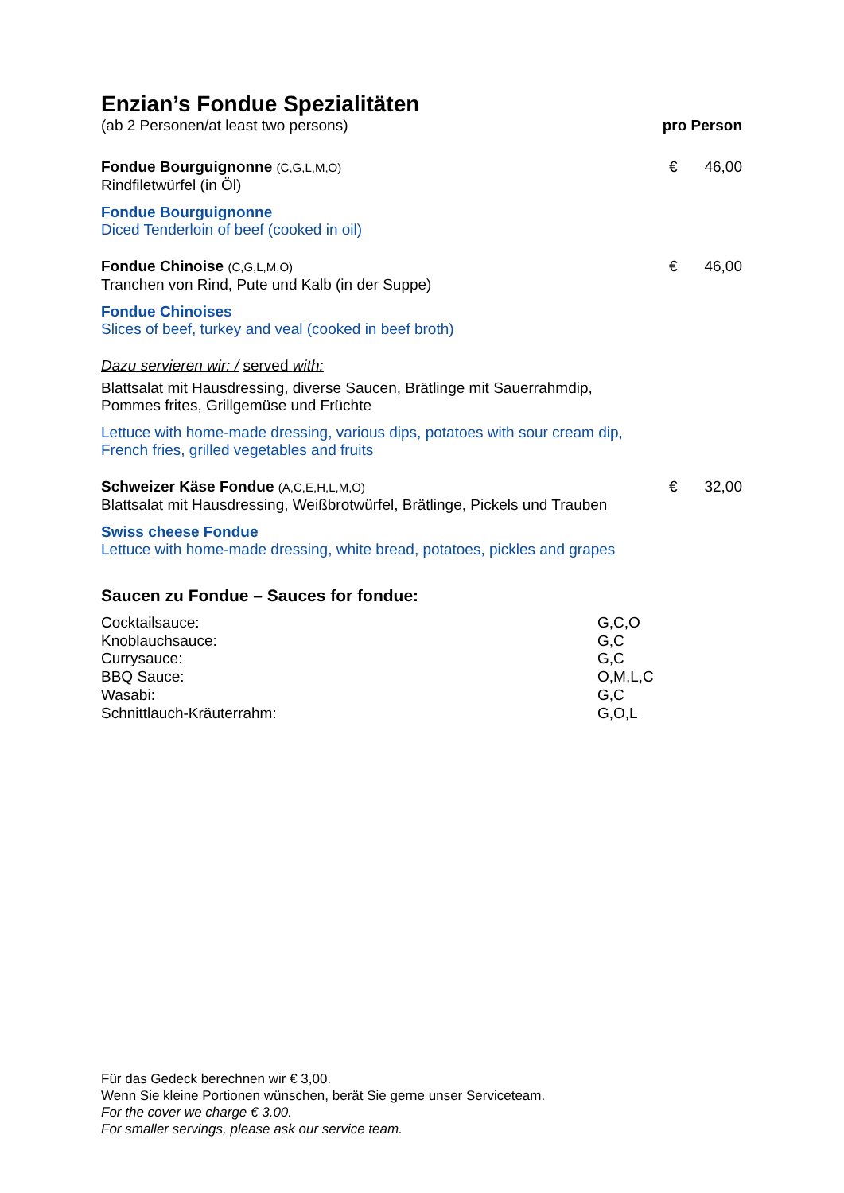Enzian’s Fondue Spezialitäten
(ab 2 Personen/at least two persons) pro Person
Fondue Bourguignonne (C,G,L,M,O) € 46,00
Rindfiletwürfel (in Öl)
Fondue Bourguignonne
Diced Tenderloin of beef (cooked in oil)
Fondue Chinoise (C,G,L,M,O) € 46,00
Tranchen von Rind, Pute und Kalb (in der Suppe)
Fondue Chinoises
Slices of beef, turkey and veal (cooked in beef broth)
Dazu servieren wir: / served with:
Blattsalat mit Hausdressing, diverse Saucen, Brätlinge mit Sauerrahmdip,
Pommes frites, Grillgemüse und Früchte
Lettuce with home-made dressing, various dips, potatoes with sour cream dip,
French fries, grilled vegetables and fruits
Schweizer Käse Fondue (A,C,E,H,L,M,O) € 32,00
Blattsalat mit Hausdressing, Weißbrotwürfel, Brätlinge, Pickels und Trauben
Swiss cheese Fondue
Lettuce with home-made dressing, white bread, potatoes, pickles and grapes
Saucen zu Fondue – Sauces for fondue:
| Cocktailsauce: | G,C,O |
| Knoblauchsauce: | G,C |
| Currysauce: | G,C |
| BBQ Sauce: | O,M,L,C |
| Wasabi: | G,C |
| Schnittlauch-Kräuterrahm: | G,O,L |
Für das Gedeck berechnen wir € 3,00.
Wenn Sie kleine Portionen wünschen, berät Sie gerne unser Serviceteam.
For the cover we charge € 3.00.
For smaller servings, please ask our service team.